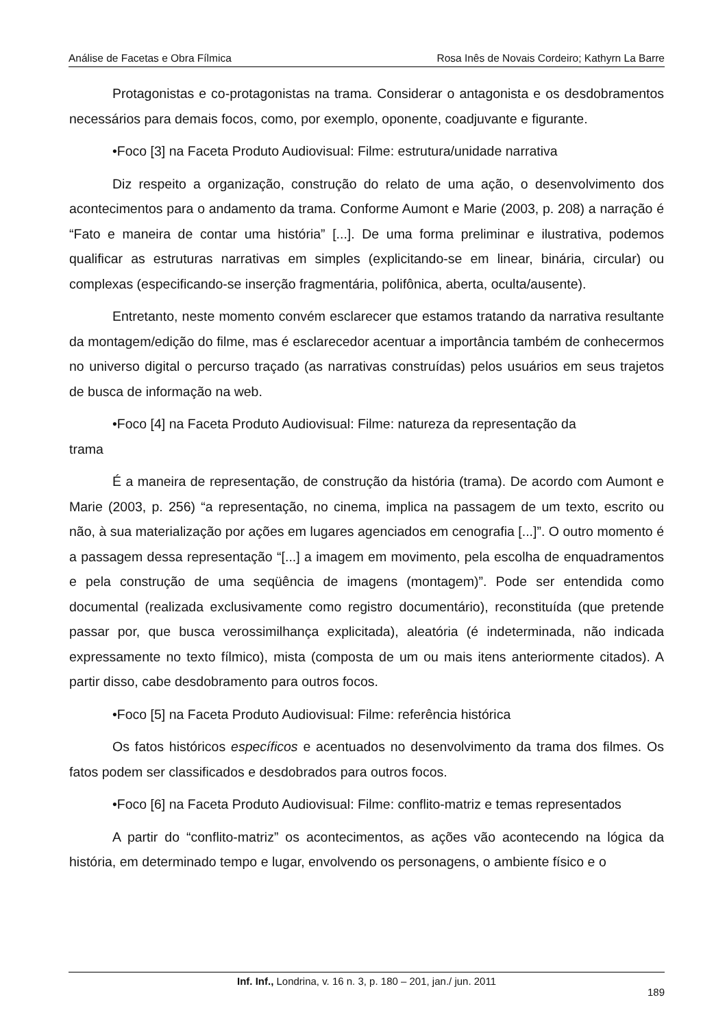Análise de Facetas e Obra Fílmica Rosa Inês de Novais Cordeiro; Kathyrn La Barre
Protagonistas e co-protagonistas na trama. Considerar o antagonista e os desdobramentos necessários para demais focos, como, por exemplo, oponente, coadjuvante e figurante.
•Foco [3] na Faceta Produto Audiovisual: Filme: estrutura/unidade narrativa
Diz respeito a organização, construção do relato de uma ação, o desenvolvimento dos acontecimentos para o andamento da trama. Conforme Aumont e Marie (2003, p. 208) a narração é “Fato e maneira de contar uma história” [...]. De uma forma preliminar e ilustrativa, podemos qualificar as estruturas narrativas em simples (explicitando-se em linear, binária, circular) ou complexas (especificando-se inserção fragmentária, polifônica, aberta, oculta/ausente).
Entretanto, neste momento convém esclarecer que estamos tratando da narrativa resultante da montagem/edição do filme, mas é esclarecedor acentuar a importância também de conhecermos no universo digital o percurso traçado (as narrativas construídas) pelos usuários em seus trajetos de busca de informação na web.
•Foco [4] na Faceta Produto Audiovisual: Filme: natureza da representação da
trama
É a maneira de representação, de construção da história (trama). De acordo com Aumont e Marie (2003, p. 256) “a representação, no cinema, implica na passagem de um texto, escrito ou não, à sua materialização por ações em lugares agenciados em cenografia [...]”. O outro momento é a passagem dessa representação “[...] a imagem em movimento, pela escolha de enquadramentos e pela construção de uma seqüência de imagens (montagem)”. Pode ser entendida como documental (realizada exclusivamente como registro documentário), reconstituída (que pretende passar por, que busca verossimilhança explicitada), aleatória (é indeterminada, não indicada expressamente no texto fílmico), mista (composta de um ou mais itens anteriormente citados). A partir disso, cabe desdobramento para outros focos.
•Foco [5] na Faceta Produto Audiovisual: Filme: referência histórica
Os fatos históricos específicos e acentuados no desenvolvimento da trama dos filmes. Os fatos podem ser classificados e desdobrados para outros focos.
•Foco [6] na Faceta Produto Audiovisual: Filme: conflito-matriz e temas representados
A partir do “conflito-matriz” os acontecimentos, as ações vão acontecendo na lógica da história, em determinado tempo e lugar, envolvendo os personagens, o ambiente físico e o
Inf. Inf., Londrina, v. 16 n. 3, p. 180 – 201, jan./ jun. 2011
189